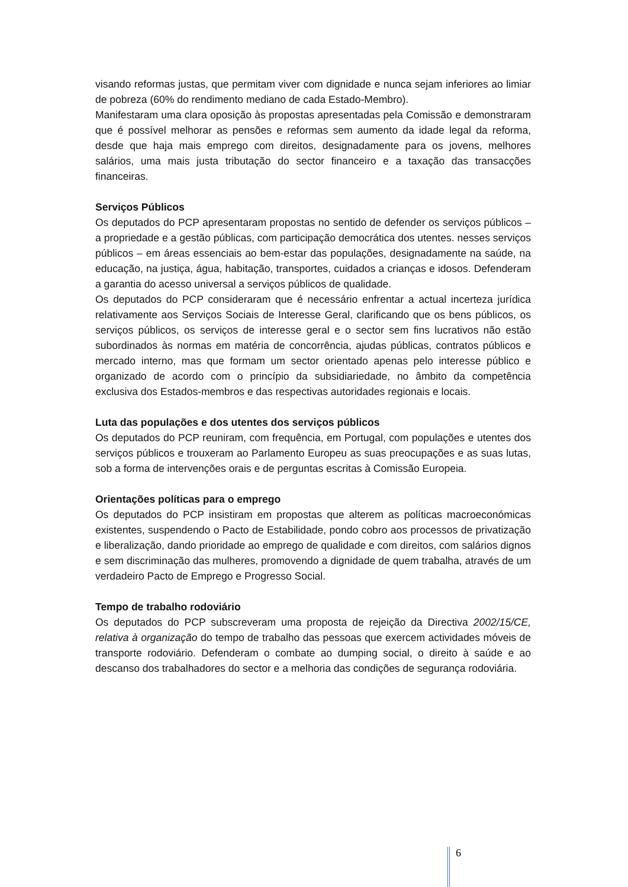visando reformas justas, que permitam viver com dignidade e nunca sejam inferiores ao limiar de pobreza (60% do rendimento mediano de cada Estado-Membro).
Manifestaram uma clara oposição às propostas apresentadas pela Comissão e demonstraram que é possível melhorar as pensões e reformas sem aumento da idade legal da reforma, desde que haja mais emprego com direitos, designadamente para os jovens, melhores salários, uma mais justa tributação do sector financeiro e a taxação das transacções financeiras.
Serviços Públicos
Os deputados do PCP apresentaram propostas no sentido de defender os serviços públicos – a propriedade e a gestão públicas, com participação democrática dos utentes. nesses serviços públicos – em áreas essenciais ao bem-estar das populações, designadamente na saúde, na educação, na justiça, água, habitação, transportes, cuidados a crianças e idosos. Defenderam a garantia do acesso universal a serviços públicos de qualidade.
Os deputados do PCP consideraram que é necessário enfrentar a actual incerteza jurídica relativamente aos Serviços Sociais de Interesse Geral, clarificando que os bens públicos, os serviços públicos, os serviços de interesse geral e o sector sem fins lucrativos não estão subordinados às normas em matéria de concorrência, ajudas públicas, contratos públicos e mercado interno, mas que formam um sector orientado apenas pelo interesse público e organizado de acordo com o princípio da subsidiariedade, no âmbito da competência exclusiva dos Estados-membros e das respectivas autoridades regionais e locais.
Luta das populações e dos utentes dos serviços públicos
Os deputados do PCP reuniram, com frequência, em Portugal, com populações e utentes dos serviços públicos e trouxeram ao Parlamento Europeu as suas preocupações e as suas lutas, sob a forma de intervenções orais e de perguntas escritas à Comissão Europeia.
Orientações políticas para o emprego
Os deputados do PCP insistiram em propostas que alterem as políticas macroeconómicas existentes, suspendendo o Pacto de Estabilidade, pondo cobro aos processos de privatização e liberalização, dando prioridade ao emprego de qualidade e com direitos, com salários dignos e sem discriminação das mulheres, promovendo a dignidade de quem trabalha, através de um verdadeiro Pacto de Emprego e Progresso Social.
Tempo de trabalho rodoviário
Os deputados do PCP subscreveram uma proposta de rejeição da Directiva 2002/15/CE, relativa à organização do tempo de trabalho das pessoas que exercem actividades móveis de transporte rodoviário. Defenderam o combate ao dumping social, o direito à saúde e ao descanso dos trabalhadores do sector e a melhoria das condições de segurança rodoviária.
6